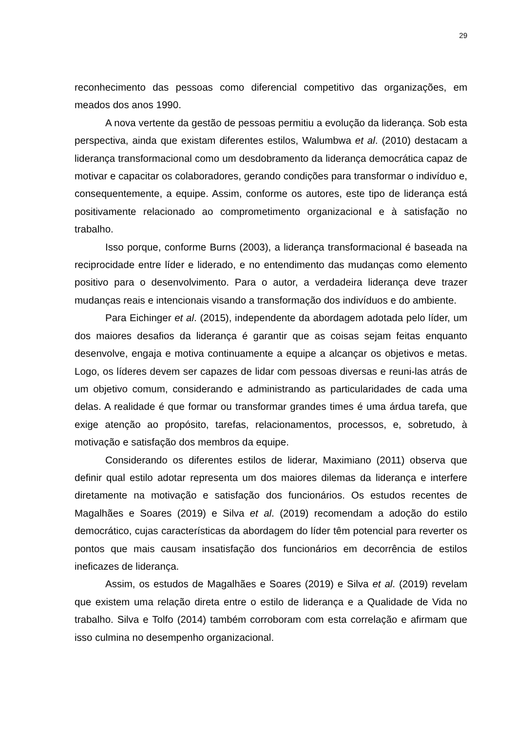29
reconhecimento das pessoas como diferencial competitivo das organizações, em meados dos anos 1990.
A nova vertente da gestão de pessoas permitiu a evolução da liderança. Sob esta perspectiva, ainda que existam diferentes estilos, Walumbwa et al. (2010) destacam a liderança transformacional como um desdobramento da liderança democrática capaz de motivar e capacitar os colaboradores, gerando condições para transformar o indivíduo e, consequentemente, a equipe. Assim, conforme os autores, este tipo de liderança está positivamente relacionado ao comprometimento organizacional e à satisfação no trabalho.
Isso porque, conforme Burns (2003), a liderança transformacional é baseada na reciprocidade entre líder e liderado, e no entendimento das mudanças como elemento positivo para o desenvolvimento. Para o autor, a verdadeira liderança deve trazer mudanças reais e intencionais visando a transformação dos indivíduos e do ambiente.
Para Eichinger et al. (2015), independente da abordagem adotada pelo líder, um dos maiores desafios da liderança é garantir que as coisas sejam feitas enquanto desenvolve, engaja e motiva continuamente a equipe a alcançar os objetivos e metas. Logo, os líderes devem ser capazes de lidar com pessoas diversas e reuni-las atrás de um objetivo comum, considerando e administrando as particularidades de cada uma delas. A realidade é que formar ou transformar grandes times é uma árdua tarefa, que exige atenção ao propósito, tarefas, relacionamentos, processos, e, sobretudo, à motivação e satisfação dos membros da equipe.
Considerando os diferentes estilos de liderar, Maximiano (2011) observa que definir qual estilo adotar representa um dos maiores dilemas da liderança e interfere diretamente na motivação e satisfação dos funcionários. Os estudos recentes de Magalhães e Soares (2019) e Silva et al. (2019) recomendam a adoção do estilo democrático, cujas características da abordagem do líder têm potencial para reverter os pontos que mais causam insatisfação dos funcionários em decorrência de estilos ineficazes de liderança.
Assim, os estudos de Magalhães e Soares (2019) e Silva et al. (2019) revelam que existem uma relação direta entre o estilo de liderança e a Qualidade de Vida no trabalho. Silva e Tolfo (2014) também corroboram com esta correlação e afirmam que isso culmina no desempenho organizacional.